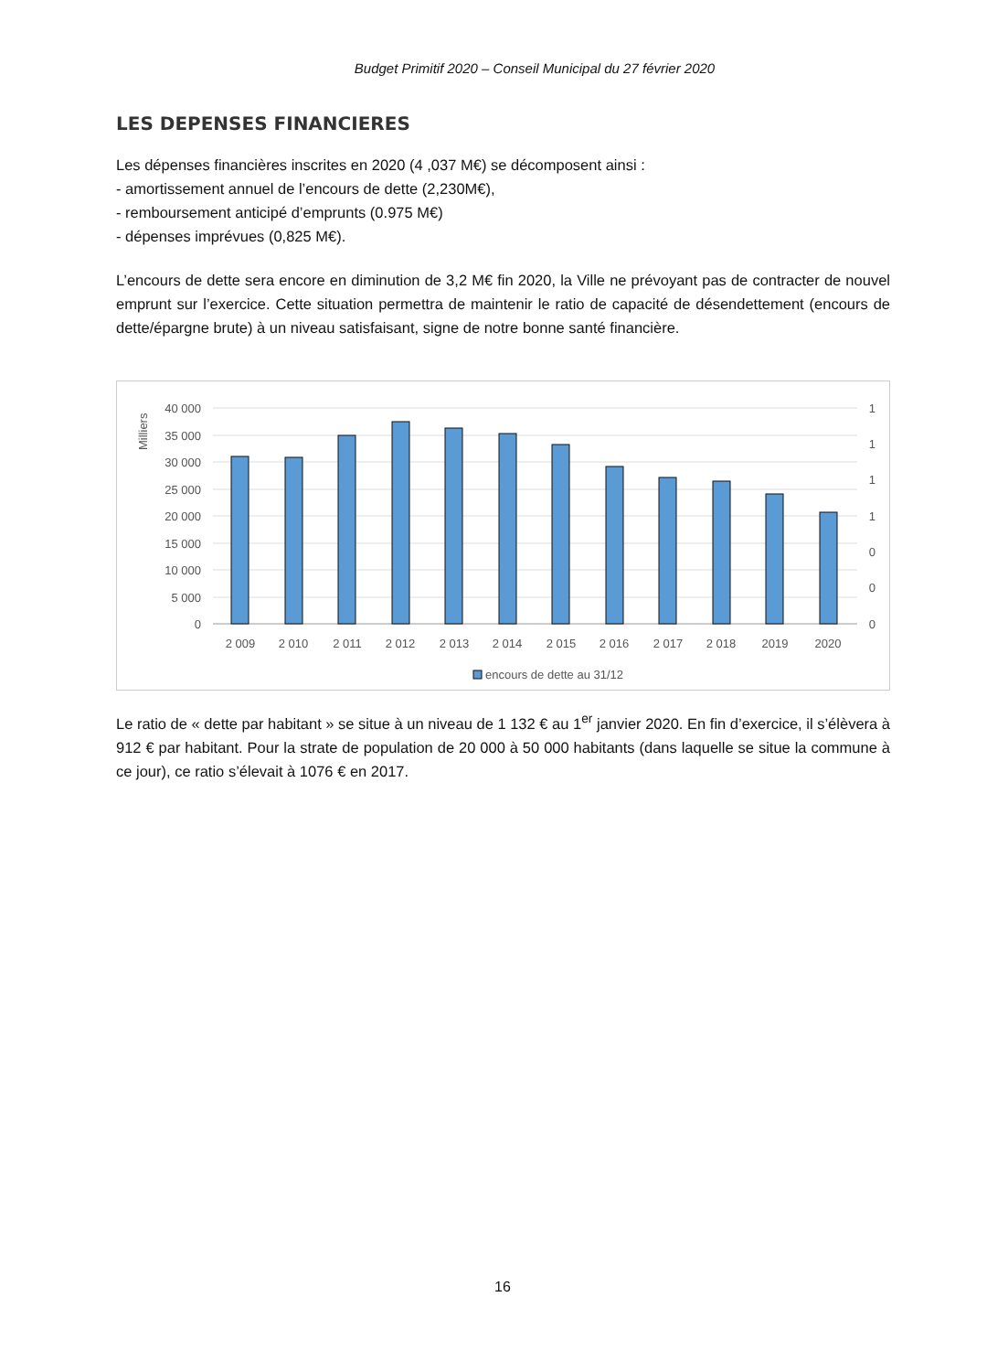Budget Primitif 2020 – Conseil Municipal du 27 février 2020
LES DEPENSES FINANCIERES
Les dépenses financières inscrites en 2020 (4 ,037 M€) se décomposent ainsi :
- amortissement annuel de l’encours de dette (2,230M€),
- remboursement anticipé d’emprunts (0.975 M€)
- dépenses imprévues (0,825 M€).
L’encours de dette sera encore en diminution de 3,2 M€ fin 2020, la Ville ne prévoyant pas de contracter de nouvel emprunt sur l’exercice. Cette situation permettra de maintenir le ratio de capacité de désendettement (encours de dette/épargne brute) à un niveau satisfaisant, signe de notre bonne santé financière.
Milliers
40 000
35 000
30 000
25 000
20 000
15 000
10 000
5 000
0
1
1
1
1
0
0
0
2 009
2 010
2 011
2 012
2 013
2 014
2 015
2 016
2 017
2 018
2019
2020
encours de dette au 31/12
Le ratio de « dette par habitant » se situe à un niveau de 1 132 € au 1<sup>er</sup> janvier 2020. En fin d’exercice, il s’élèvera à 912 € par habitant. Pour la strate de population de 20 000 à 50 000 habitants (dans laquelle se situe la commune à ce jour), ce ratio s’élevait à 1076 € en 2017.
16